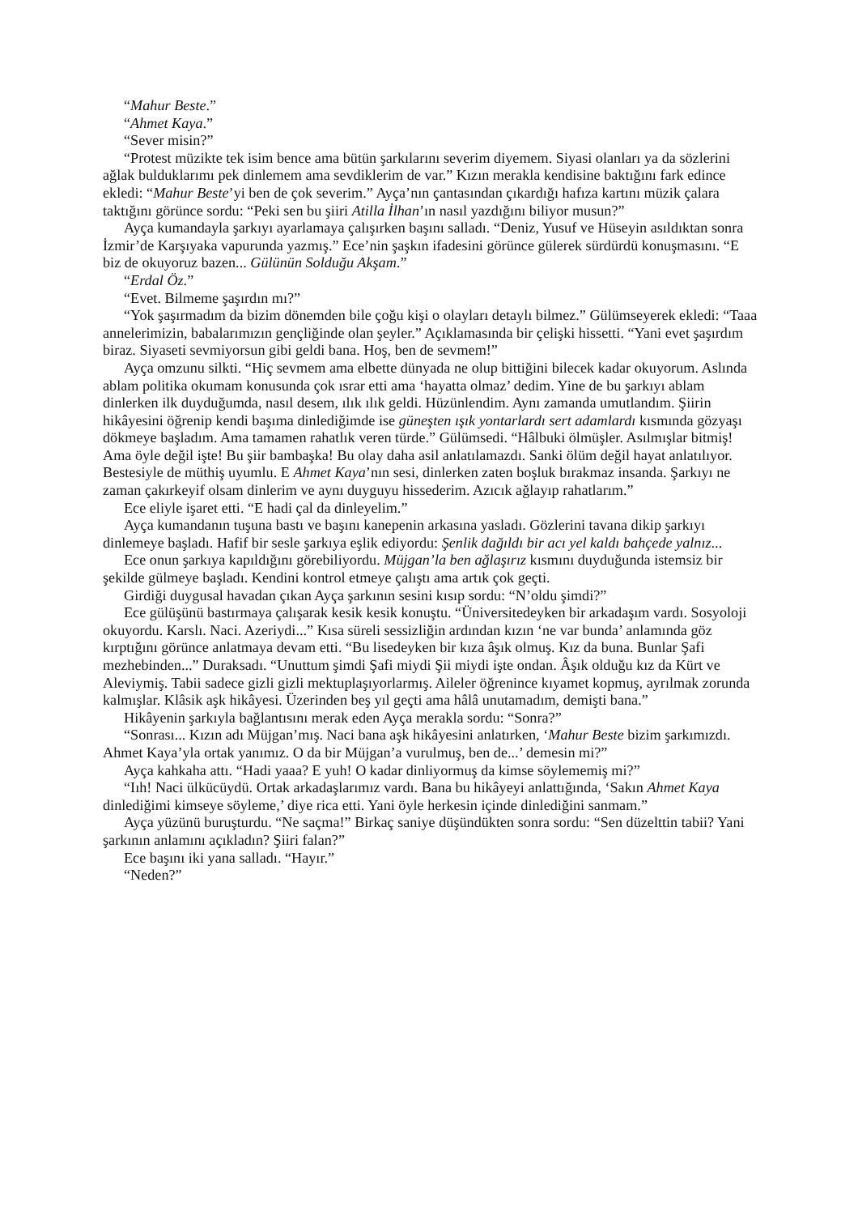“Mahur Beste.”
“Ahmet Kaya.”
“Sever misin?”
“Protest müzikte tek isim bence ama bütün şarkılarını severim diyemem. Siyasi olanları ya da sözlerini ağlak bulduklarımı pek dinlemem ama sevdiklerim de var.” Kızın merakla kendisine baktığını fark edince ekledi: “Mahur Beste’yi ben de çok severim.” Ayça’nın çantasından çıkardığı hafıza kartını müzik çalara taktığını görünce sordu: “Peki sen bu şiiri Atilla İlhan’ın nasıl yazdığını biliyor musun?”
Ayça kumandayla şarkıyı ayarlamaya çalışırken başını salladı. “Deniz, Yusuf ve Hüseyin asıldıktan sonra İzmir’de Karşıyaka vapurunda yazmış.” Ece’nin şaşkın ifadesini görünce gülerek sürdürdü konuşmasını. “E biz de okuyoruz bazen... Gülünün Solduğu Akşam.”
“Erdal Öz.”
“Evet. Bilmeme şaşırdın mı?”
“Yok şaşırmadım da bizim dönemden bile çoğu kişi o olayları detaylı bilmez.” Gülümseyerek ekledi: “Taaa annelerimizin, babalarımızın gençliğinde olan şeyler.” Açıklamasında bir çelişki hissetti. “Yani evet şaşırdım biraz. Siyaseti sevmiyorsun gibi geldi bana. Hoş, ben de sevmem!”
Ayça omzunu silkti. “Hiç sevmem ama elbette dünyada ne olup bittiğini bilecek kadar okuyorum. Aslında ablam politika okumam konusunda çok ısrar etti ama ‘hayatta olmaz’ dedim. Yine de bu şarkıyı ablam dinlerken ilk duyduğumda, nasıl desem, ılık ılık geldi. Hüzünlendim. Aynı zamanda umutlandım. Şiirin hikâyesini öğrenip kendi başıma dinlediğimde ise güneşten ışık yontarlardı sert adamlardı kısmında gözyaşı dökmeye başladım. Ama tamamen rahatlık veren türde.” Gülümsedi. “Hâlbuki ölmüşler. Asılmışlar bitmiş! Ama öyle değil işte! Bu şiir bambaşka! Bu olay daha asil anlatılamazdı. Sanki ölüm değil hayat anlatılıyor. Bestesiyle de müthiş uyumlu. E Ahmet Kaya’nın sesi, dinlerken zaten boşluk bırakmaz insanda. Şarkıyı ne zaman çakırkeyif olsam dinlerim ve aynı duyguyu hissederim. Azıcık ağlayıp rahatlarım.”
Ece eliyle işaret etti. “E hadi çal da dinleyelim.”
Ayça kumandanın tuşuna bastı ve başını kanepenin arkasına yasladı. Gözlerini tavana dikip şarkıyı dinlemeye başladı. Hafif bir sesle şarkıya eşlik ediyordu: Şenlik dağıldı bir acı yel kaldı bahçede yalnız...
Ece onun şarkıya kapıldığını görebiliyordu. Müjgan’la ben ağlaşırız kısmını duyduğunda istemsiz bir şekilde gülmeye başladı. Kendini kontrol etmeye çalıştı ama artık çok geçti.
Girdiği duygusal havadan çıkan Ayça şarkının sesini kısıp sordu: “N’oldu şimdi?”
Ece gülüşünü bastırmaya çalışarak kesik kesik konuştu. “Üniversitedeyken bir arkadaşım vardı. Sosyoloji okuyordu. Karslı. Naci. Azeriydi...” Kısa süreli sessizliğin ardından kızın ‘ne var bunda’ anlamında göz kırptığını görünce anlatmaya devam etti. “Bu lisedeyken bir kıza âşık olmuş. Kız da buna. Bunlar Şafi mezhebinden...” Duraksadı. “Unuttum şimdi Şafi miydi Şii miydi işte ondan. Âşık olduğu kız da Kürt ve Aleviymiş. Tabii sadece gizli gizli mektuplaşıyorlarmış. Aileler öğrenince kıyamet kopmuş, ayrılmak zorunda kalmışlar. Klâsik aşk hikâyesi. Üzerinden beş yıl geçti ama hâlâ unutamadım, demişti bana.”
Hikâyenin şarkıyla bağlantısını merak eden Ayça merakla sordu: “Sonra?”
“Sonrası... Kızın adı Müjgan’mış. Naci bana aşk hikâyesini anlatırken, ‘Mahur Beste bizim şarkımızdı. Ahmet Kaya’yla ortak yanımız. O da bir Müjgan’a vurulmuş, ben de...’ demesin mi?”
Ayça kahkaha attı. “Hadi yaaa? E yuh! O kadar dinliyormuş da kimse söylememiş mi?”
“Iıh! Naci ülkücüydü. Ortak arkadaşlarımız vardı. Bana bu hikâyeyi anlattığında, ‘Sakın Ahmet Kaya dinlediğimi kimseye söyleme,’ diye rica etti. Yani öyle herkesin içinde dinlediğini sanmam.”
Ayça yüzünü buruşturdu. “Ne saçma!” Birkaç saniye düşündükten sonra sordu: “Sen düzelttin tabii? Yani şarkının anlamını açıkladın? Şiiri falan?”
Ece başını iki yana salladı. “Hayır.”
“Neden?”